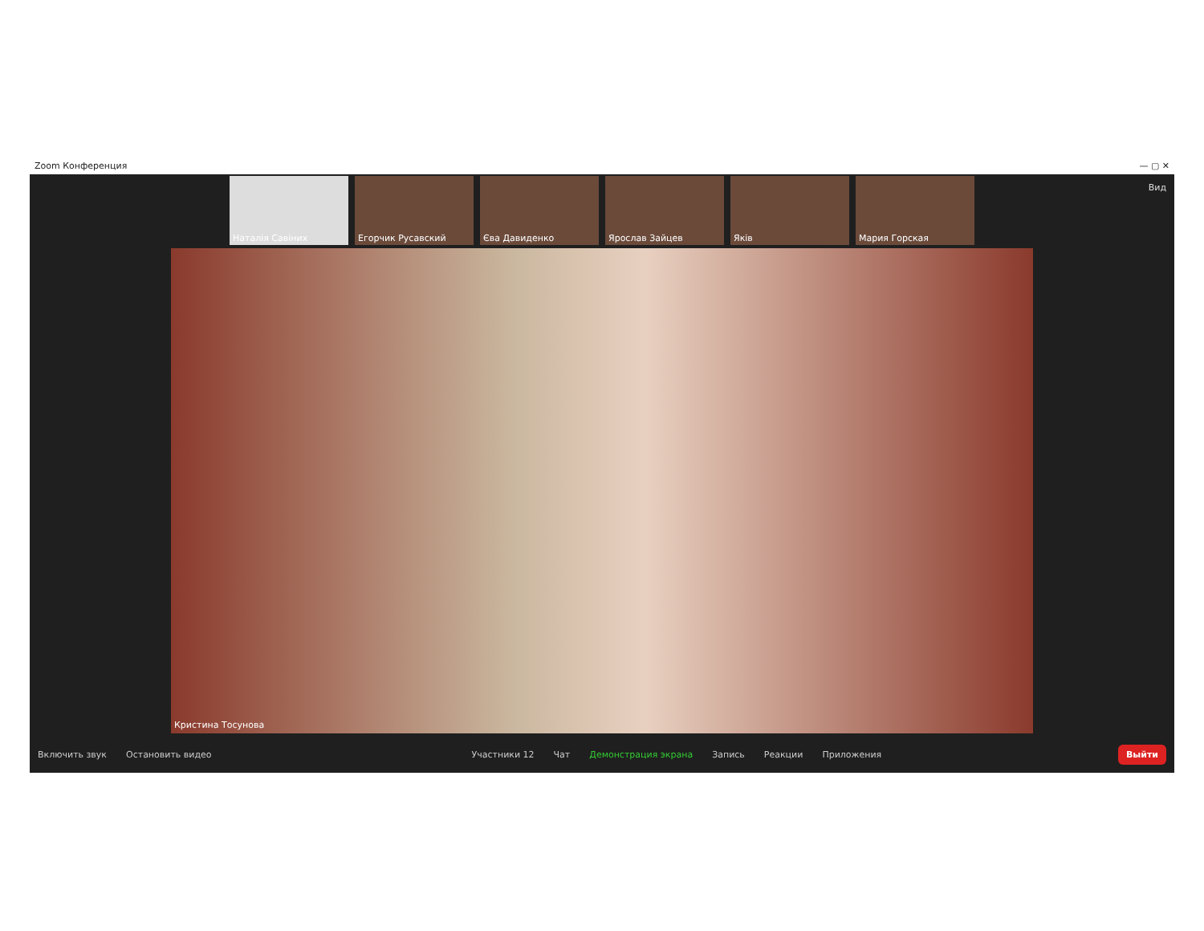Zoom Конференция — ▢ ✕
Вид
Наталія Савіних Егорчик Русавский Єва Давиденко Ярослав Зайцев Яків Мария Горская
Кристина Тосунова
Включить звук Остановить видео Участники 12 Чат Демонстрация экрана Запись Реакции Приложения
Выйти